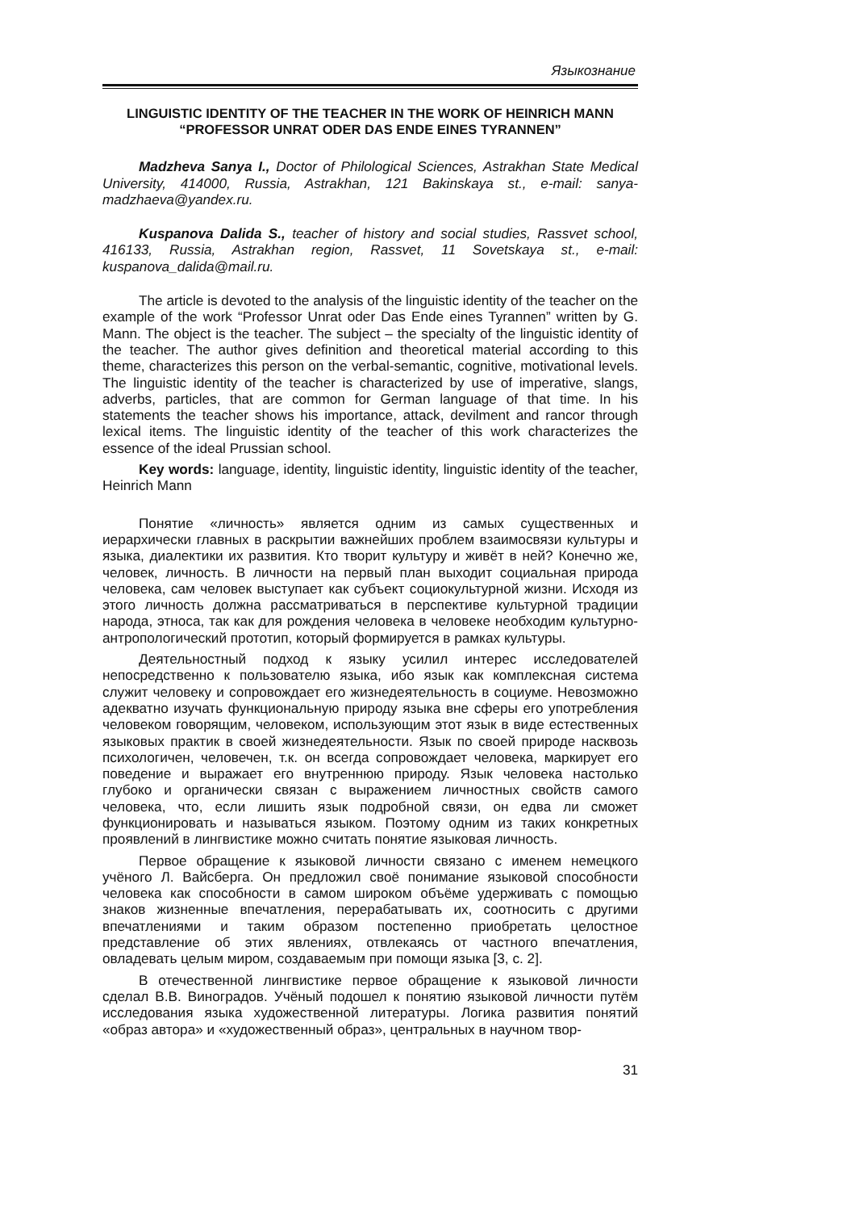Языкознание
LINGUISTIC IDENTITY OF THE TEACHER IN THE WORK OF HEINRICH MANN
“PROFESSOR UNRAT ODER DAS ENDE EINES TYRANNEN”
Madzheva Sanya I., Doctor of Philological Sciences, Astrakhan State Medical University, 414000, Russia, Astrakhan, 121 Bakinskaya st., e-mail: sanya-madzhaeva@yandex.ru.
Kuspanova Dalida S., teacher of history and social studies, Rassvet school, 416133, Russia, Astrakhan region, Rassvet, 11 Sovetskaya st., e-mail: kuspanova_dalida@mail.ru.
The article is devoted to the analysis of the linguistic identity of the teacher on the example of the work “Professor Unrat oder Das Ende eines Tyrannen” written by G. Mann. The object is the teacher. The subject – the specialty of the linguistic identity of the teacher. The author gives definition and theoretical material according to this theme, characterizes this person on the verbal-semantic, cognitive, motivational levels. The linguistic identity of the teacher is characterized by use of imperative, slangs, adverbs, particles, that are common for German language of that time. In his statements the teacher shows his importance, attack, devilment and rancor through lexical items. The linguistic identity of the teacher of this work characterizes the essence of the ideal Prussian school.
Key words: language, identity, linguistic identity, linguistic identity of the teacher, Heinrich Mann
Понятие «личность» является одним из самых существенных и иерархически главных в раскрытии важнейших проблем взаимосвязи культуры и языка, диалектики их развития. Кто творит культуру и живёт в ней? Конечно же, человек, личность. В личности на первый план выходит социальная природа человека, сам человек выступает как субъект социокультурной жизни. Исходя из этого личность должна рассматриваться в перспективе культурной традиции народа, этноса, так как для рождения человека в человеке необходим культурно-антропологический прототип, который формируется в рамках культуры.
Деятельностный подход к языку усилил интерес исследователей непосредственно к пользователю языка, ибо язык как комплексная система служит человеку и сопровождает его жизнедеятельность в социуме. Невозможно адекватно изучать функциональную природу языка вне сферы его употребления человеком говорящим, человеком, использующим этот язык в виде естественных языковых практик в своей жизнедеятельности. Язык по своей природе насквозь психологичен, человечен, т.к. он всегда сопровождает человека, маркирует его поведение и выражает его внутреннюю природу. Язык человека настолько глубоко и органически связан с выражением личностных свойств самого человека, что, если лишить язык подробной связи, он едва ли сможет функционировать и называться языком. Поэтому одним из таких конкретных проявлений в лингвистике можно считать понятие языковая личность.
Первое обращение к языковой личности связано с именем немецкого учёного Л. Вайсберга. Он предложил своё понимание языковой способности человека как способности в самом широком объёме удерживать с помощью знаков жизненные впечатления, перерабатывать их, соотносить с другими впечатлениями и таким образом постепенно приобретать целостное представление об этих явлениях, отвлекаясь от частного впечатления, овладевать целым миром, создаваемым при помощи языка [3, с. 2].
В отечественной лингвистике первое обращение к языковой личности сделал В.В. Виноградов. Учёный подошел к понятию языковой личности путём исследования языка художественной литературы. Логика развития понятий «образ автора» и «художественный образ», центральных в научном твор-
31